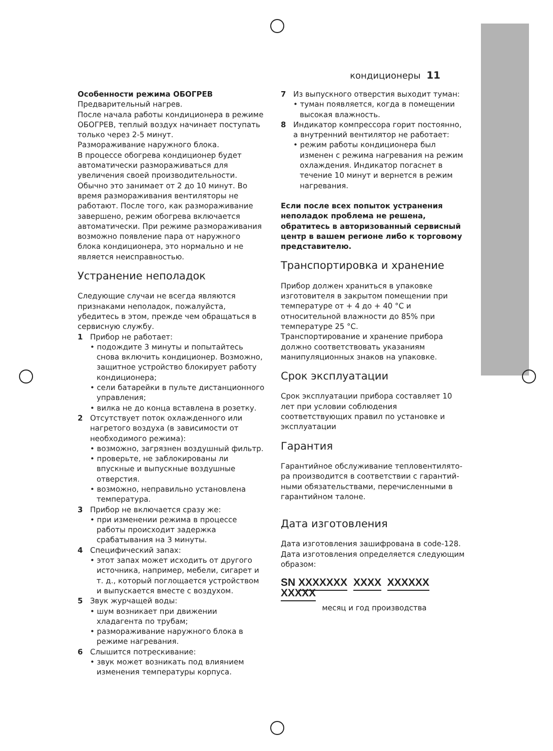кондиционеры 11
Особенности режима ОБОГРЕВ
Предварительный нагрев.
После начала работы кондиционера в режиме ОБОГРЕВ, теплый воздух начинает поступать только через 2-5 минут.
Размораживание наружного блока.
В процессе обогрева кондиционер будет автоматически размораживаться для увеличения своей производительности. Обычно это занимает от 2 до 10 минут. Во время размораживания вентиляторы не работают. После того, как размораживание завершено, режим обогрева включается автоматически. При режиме размораживания возможно появление пара от наружного блока кондиционера, это нормально и не является неисправностью.
Устранение неполадок
Следующие случаи не всегда являются признаками неполадок, пожалуйста, убедитесь в этом, прежде чем обращаться в сервисную службу.
1 Прибор не работает:
• подождите 3 минуты и попытайтесь снова включить кондиционер. Возможно, защитное устройство блокирует работу кондиционера;
• сели батарейки в пульте дистанционного управления;
• вилка не до конца вставлена в розетку.
2 Отсутствует поток охлажденного или нагретого воздуха (в зависимости от необходимого режима):
• возможно, загрязнен воздушный фильтр.
• проверьте, не заблокированы ли впускные и выпускные воздушные отверстия.
• возможно, неправильно установлена температура.
3 Прибор не включается сразу же:
• при изменении режима в процессе работы происходит задержка срабатывания на 3 минуты.
4 Специфический запах:
• этот запах может исходить от другого источника, например, мебели, сигарет и т. д., который поглощается устройством и выпускается вместе с воздухом.
5 Звук журчащей воды:
• шум возникает при движении хладагента по трубам;
• размораживание наружного блока в режиме нагревания.
6 Слышится потрескивание:
• звук может возникать под влиянием изменения температуры корпуса.
7 Из выпускного отверстия выходит туман:
• туман появляется, когда в помещении высокая влажность.
8 Индикатор компрессора горит постоянно, а внутренний вентилятор не работает:
• режим работы кондиционера был изменен с режима нагревания на режим охлаждения. Индикатор погаснет в течение 10 минут и вернется в режим нагревания.
Если после всех попыток устранения неполадок проблема не решена, обратитесь в авторизованный сервисный центр в вашем регионе либо к торговому представителю.
Транспортировка и хранение
Прибор должен храниться в упаковке изготовителя в закрытом помещении при температуре от + 4 до + 40 °C и относительной влажности до 85% при температуре 25 °C.
Транспортирование и хранение прибора должно соответствовать указаниям манипуляционных знаков на упаковке.
Срок эксплуатации
Срок эксплуатации прибора составляет 10 лет при условии соблюдения соответствующих правил по установке и эксплуатации
Гарантия
Гарантийное обслуживание тепловентилято-ра производится в соответствии с гарантий-ными обязательствами, перечисленными в гарантийном талоне.
Дата изготовления
Дата изготовления зашифрована в code-128. Дата изготовления определяется следующим образом:
SN XXXXXXX XXXX XXXXXX XXXXX
месяц и год производства